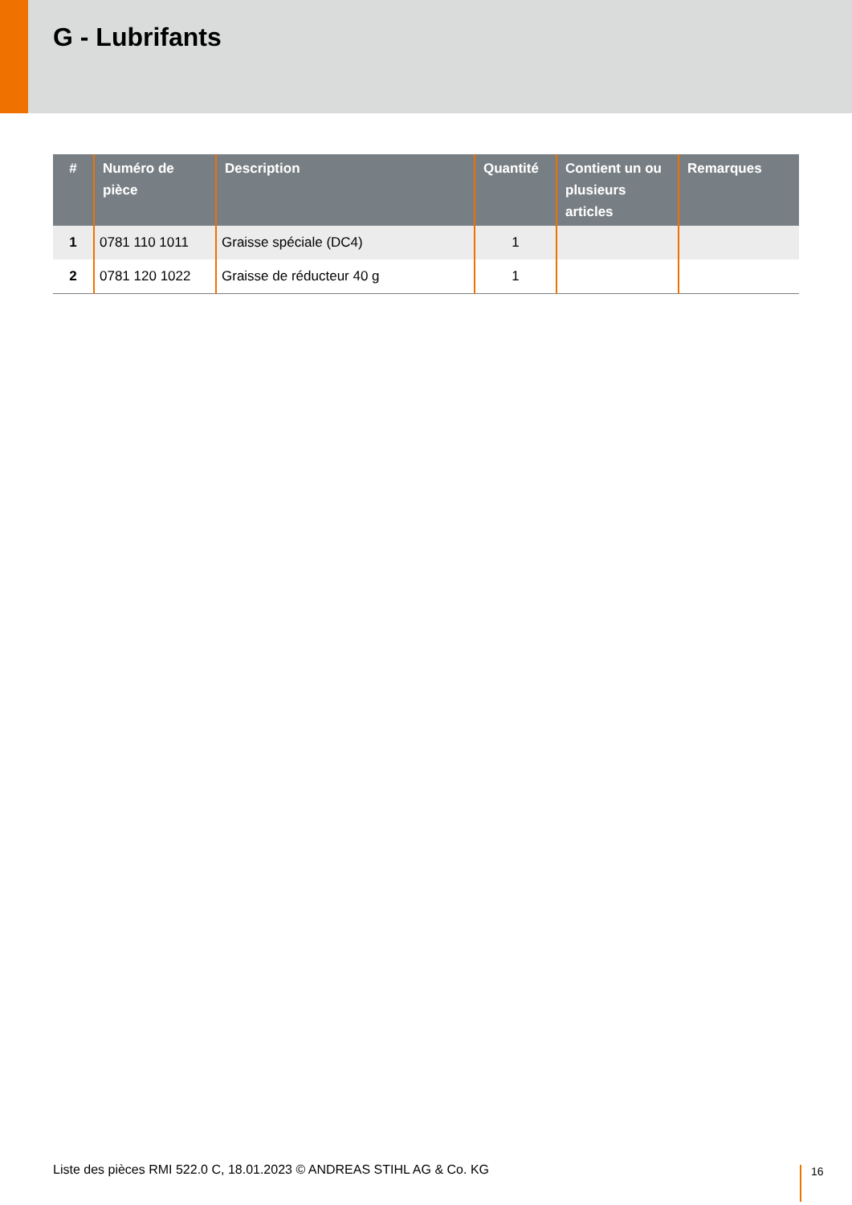G - Lubrifants
| # | Numéro de pièce | Description | Quantité | Contient un ou plusieurs articles | Remarques |
| --- | --- | --- | --- | --- | --- |
| 1 | 0781 110 1011 | Graisse spéciale (DC4) | 1 | | |
| 2 | 0781 120 1022 | Graisse de réducteur 40 g | 1 | | |
Liste des pièces RMI 522.0 C, 18.01.2023 © ANDREAS STIHL AG & Co. KG
16